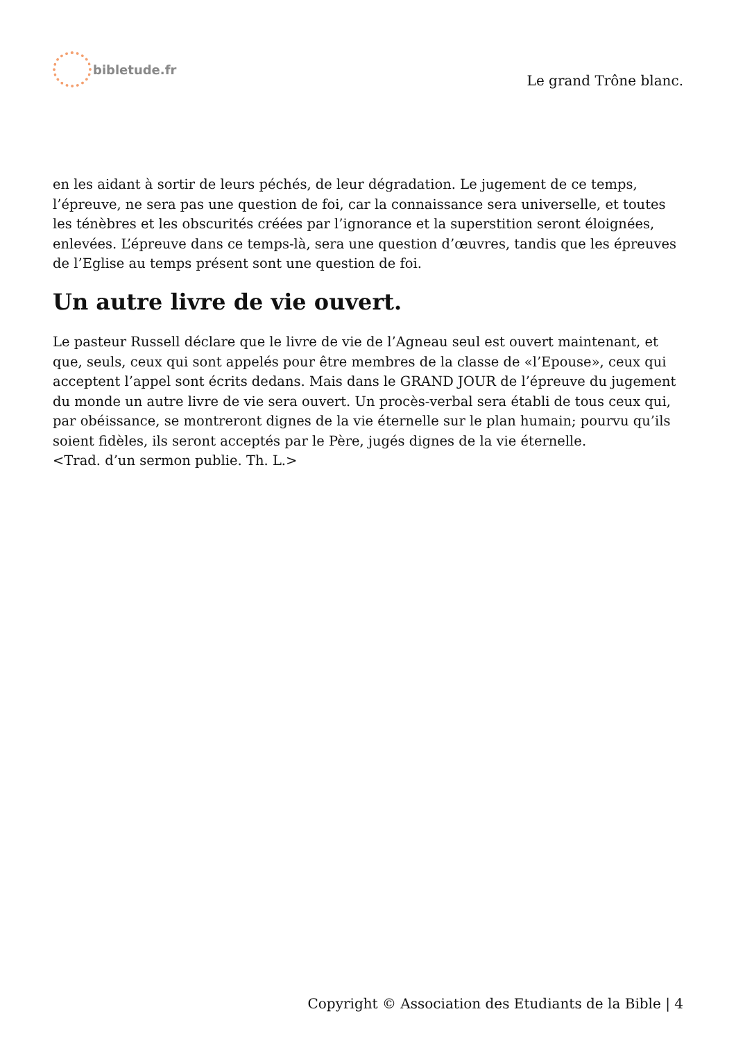bibletude.fr
Le grand Trône blanc.
en les aidant à sortir de leurs péchés, de leur dégradation. Le jugement de ce temps, l’épreuve, ne sera pas une question de foi, car la connaissance sera universelle, et toutes les ténèbres et les obscurités créées par l’ignorance et la superstition seront éloignées, enlevées. L’épreuve dans ce temps-là, sera une question d’œuvres, tandis que les épreuves de l’Eglise au temps présent sont une question de foi.
Un autre livre de vie ouvert.
Le pasteur Russell déclare que le livre de vie de l’Agneau seul est ouvert maintenant, et que, seuls, ceux qui sont appelés pour être membres de la classe de «l’Epouse», ceux qui acceptent l’appel sont écrits dedans. Mais dans le GRAND JOUR de l’épreuve du jugement du monde un autre livre de vie sera ouvert. Un procès-verbal sera établi de tous ceux qui, par obéissance, se montreront dignes de la vie éternelle sur le plan humain; pourvu qu’ils soient fidèles, ils seront acceptés par le Père, jugés dignes de la vie éternelle.
<Trad. d’un sermon publie. Th. L.>
Copyright © Association des Etudiants de la Bible | 4